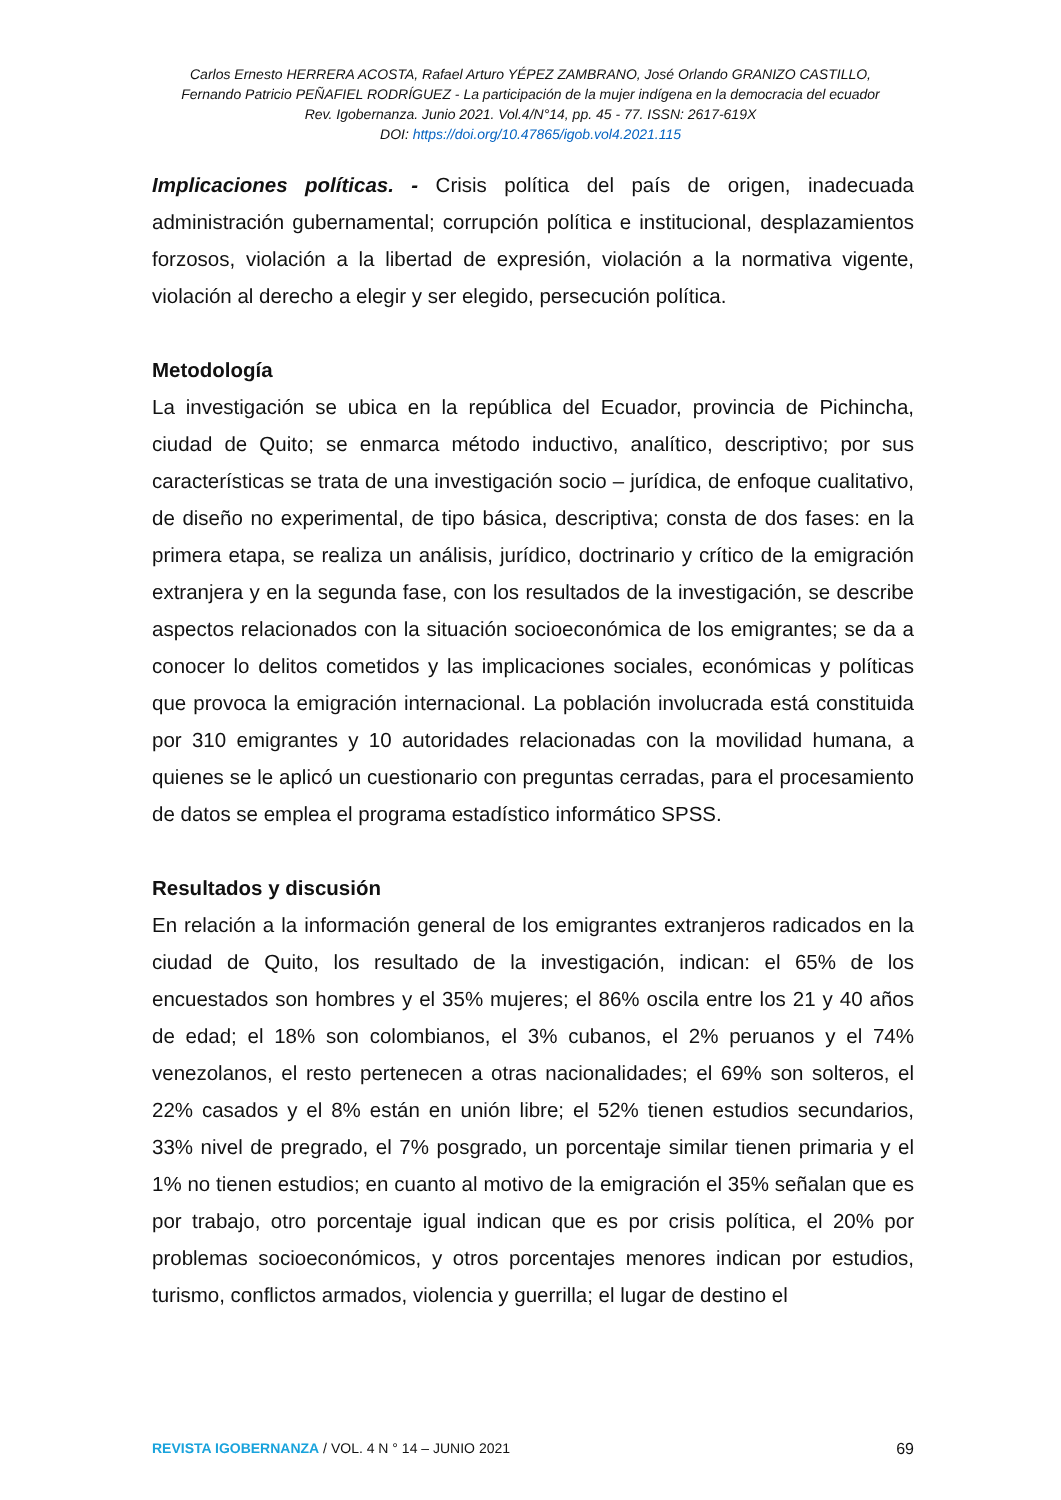Carlos Ernesto HERRERA ACOSTA, Rafael Arturo YÉPEZ ZAMBRANO, José Orlando GRANIZO CASTILLO,
Fernando Patricio PEÑAFIEL RODRÍGUEZ - La participación de la mujer indígena en la democracia del ecuador
Rev. Igobernanza. Junio 2021. Vol.4/N°14, pp. 45 - 77. ISSN: 2617-619X
DOI: https://doi.org/10.47865/igob.vol4.2021.115
Implicaciones políticas. - Crisis política del país de origen, inadecuada administración gubernamental; corrupción política e institucional, desplazamientos forzosos, violación a la libertad de expresión, violación a la normativa vigente, violación al derecho a elegir y ser elegido, persecución política.
Metodología
La investigación se ubica en la república del Ecuador, provincia de Pichincha, ciudad de Quito; se enmarca método inductivo, analítico, descriptivo; por sus características se trata de una investigación socio – jurídica, de enfoque cualitativo, de diseño no experimental, de tipo básica, descriptiva; consta de dos fases: en la primera etapa, se realiza un análisis, jurídico, doctrinario y crítico de la emigración extranjera y en la segunda fase, con los resultados de la investigación, se describe aspectos relacionados con la situación socioeconómica de los emigrantes; se da a conocer lo delitos cometidos y las implicaciones sociales, económicas y políticas que provoca la emigración internacional. La población involucrada está constituida por 310 emigrantes y 10 autoridades relacionadas con la movilidad humana, a quienes se le aplicó un cuestionario con preguntas cerradas, para el procesamiento de datos se emplea el programa estadístico informático SPSS.
Resultados y discusión
En relación a la información general de los emigrantes extranjeros radicados en la ciudad de Quito, los resultado de la investigación, indican: el 65% de los encuestados son hombres y el 35% mujeres; el 86% oscila entre los 21 y 40 años de edad; el 18% son colombianos, el 3% cubanos, el 2% peruanos y el 74% venezolanos, el resto pertenecen a otras nacionalidades; el 69% son solteros, el 22% casados y el 8% están en unión libre; el 52% tienen estudios secundarios, 33% nivel de pregrado, el 7% posgrado, un porcentaje similar tienen primaria y el 1% no tienen estudios; en cuanto al motivo de la emigración el 35% señalan que es por trabajo, otro porcentaje igual indican que es por crisis política, el 20% por problemas socioeconómicos, y otros porcentajes menores indican por estudios, turismo, conflictos armados, violencia y guerrilla; el lugar de destino el
REVISTA IGOBERNANZA / VOL. 4 N ° 14 – JUNIO 2021 69